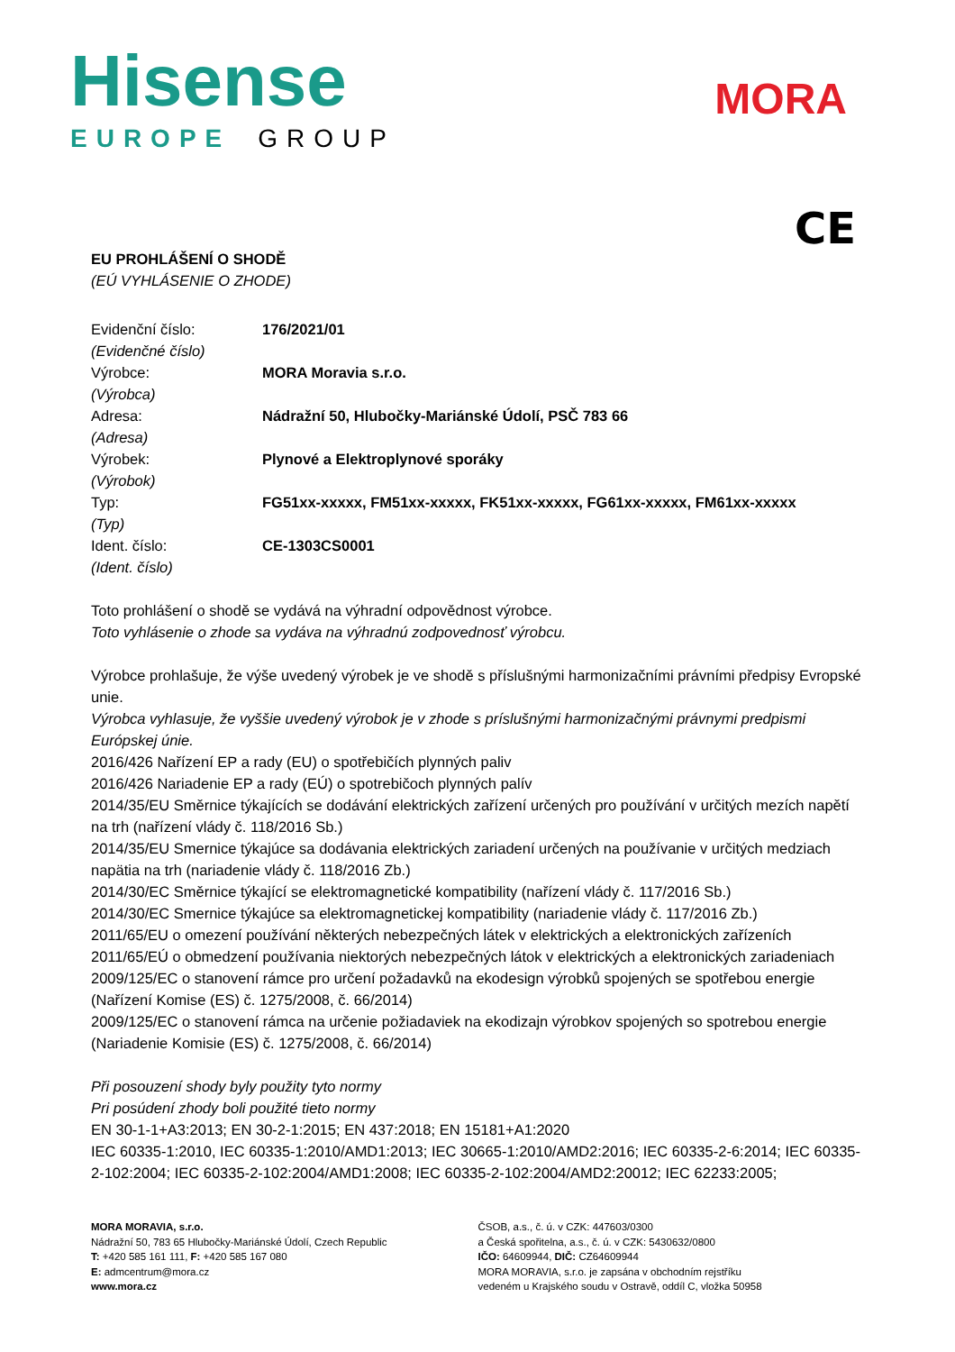Hisense
EUROPE GROUP
MORA
CE
EU PROHLÁŠENÍ O SHODĚ
(EÚ VYHLÁSENIE O ZHODE)
| Evidenční číslo: (Evidenčné číslo) | 176/2021/01 |
| Výrobce: (Výrobca) | MORA Moravia s.r.o. |
| Adresa: (Adresa) | Nádražní 50, Hlubočky-Mariánské Údolí, PSČ 783 66 |
| Výrobek: (Výrobok) | Plynové a Elektroplynové sporáky |
| Typ: (Typ) | FG51xx-xxxxx, FM51xx-xxxxx, FK51xx-xxxxx, FG61xx-xxxxx, FM61xx-xxxxx |
| Ident. číslo: (Ident. číslo) | CE-1303CS0001 |
Toto prohlášení o shodě se vydává na výhradní odpovědnost výrobce.
Toto vyhlásenie o zhode sa vydáva na výhradnú zodpovednosť výrobcu.
Výrobce prohlašuje, že výše uvedený výrobek je ve shodě s příslušnými harmonizačními právními předpisy Evropské unie.
Výrobca vyhlasuje, že vyššie uvedený výrobok je v zhode s príslušnými harmonizačnými právnymi predpismi Európskej únie.
2016/426 Nařízení EP a rady (EU) o spotřebičích plynných paliv
2016/426 Nariadenie EP a rady (EÚ) o spotrebičoch plynných palív
2014/35/EU Směrnice týkajících se dodávání elektrických zařízení určených pro používání v určitých mezích napětí na trh (nařízení vlády č. 118/2016 Sb.)
2014/35/EU Smernice týkajúce sa dodávania elektrických zariadení určených na používanie v určitých medziach napätia na trh (nariadenie vlády č. 118/2016 Zb.)
2014/30/EC Směrnice týkající se elektromagnetické kompatibility (nařízení vlády č. 117/2016 Sb.)
2014/30/EC Smernice týkajúce sa elektromagnetickej kompatibility (nariadenie vlády č. 117/2016 Zb.)
2011/65/EU o omezení používání některých nebezpečných látek v elektrických a elektronických zařízeních
2011/65/EÚ o obmedzení používania niektorých nebezpečných látok v elektrických a elektronických zariadeniach
2009/125/EC o stanovení rámce pro určení požadavků na ekodesign výrobků spojených se spotřebou energie (Nařízení Komise (ES) č. 1275/2008, č. 66/2014)
2009/125/EC o stanovení rámca na určenie požiadaviek na ekodizajn výrobkov spojených so spotrebou energie (Nariadenie Komisie (ES) č. 1275/2008, č. 66/2014)
Při posouzení shody byly použity tyto normy
Pri posúdení zhody boli použité tieto normy
EN 30-1-1+A3:2013; EN 30-2-1:2015; EN 437:2018; EN 15181+A1:2020
IEC 60335-1:2010, IEC 60335-1:2010/AMD1:2013; IEC 30665-1:2010/AMD2:2016; IEC 60335-2-6:2014; IEC 60335-2-102:2004; IEC 60335-2-102:2004/AMD1:2008; IEC 60335-2-102:2004/AMD2:20012; IEC 62233:2005;
MORA MORAVIA, s.r.o.
Nádražní 50, 783 65 Hlubočky-Mariánské Údolí, Czech Republic
T: +420 585 161 111, F: +420 585 167 080
E: admcentrum@mora.cz
www.mora.cz
ČSOB, a.s., č. ú. v CZK: 447603/0300
a Česká spořitelna, a.s., č. ú. v CZK: 5430632/0800
IČO: 64609944, DIČ: CZ64609944
MORA MORAVIA, s.r.o. je zapsána v obchodním rejstříku
vedeném u Krajského soudu v Ostravě, oddíl C, vložka 50958